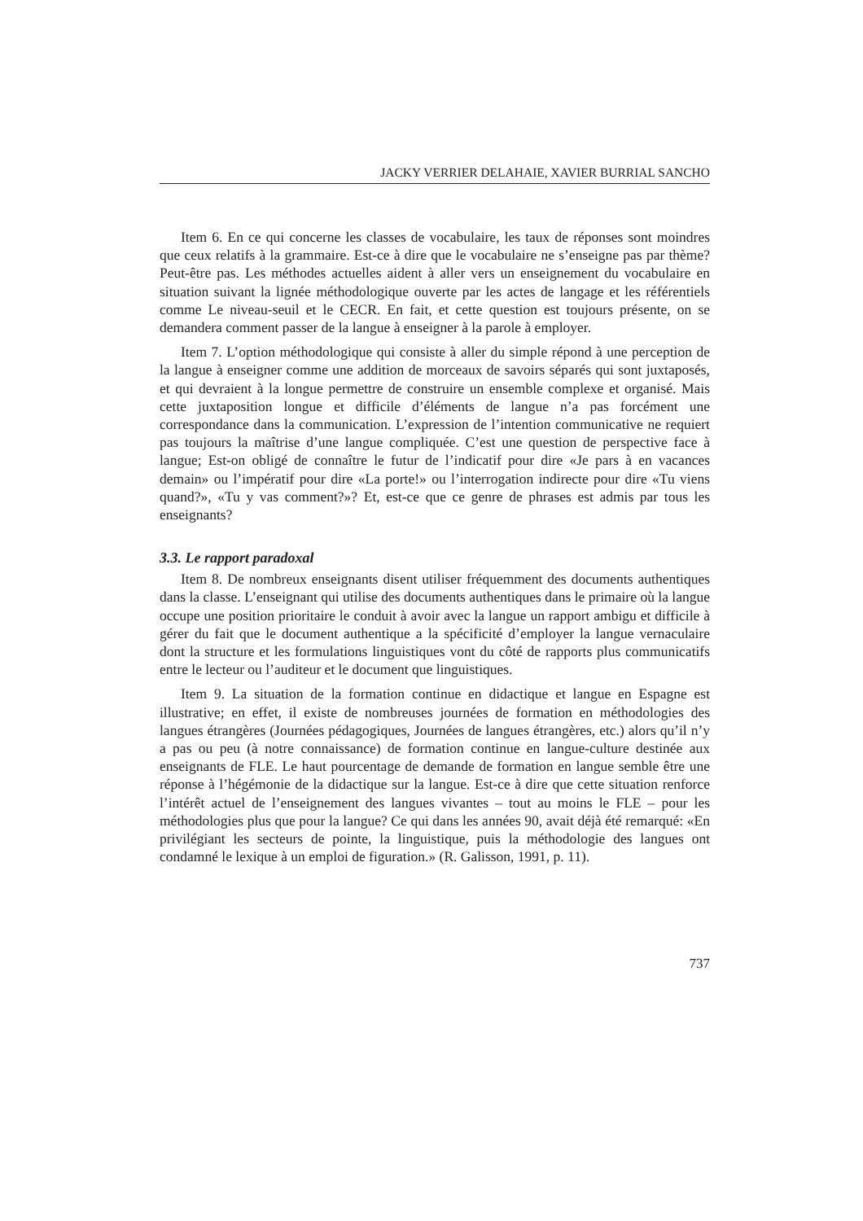JACKY VERRIER DELAHAIE, XAVIER BURRIAL SANCHO
Item 6. En ce qui concerne les classes de vocabulaire, les taux de réponses sont moindres que ceux relatifs à la grammaire. Est-ce à dire que le vocabulaire ne s’enseigne pas par thème? Peut-être pas. Les méthodes actuelles aident à aller vers un enseignement du vocabulaire en situation suivant la lignée méthodologique ouverte par les actes de langage et les référentiels comme Le niveau-seuil et le CECR. En fait, et cette question est toujours présente, on se demandera comment passer de la langue à enseigner à la parole à employer.
Item 7. L’option méthodologique qui consiste à aller du simple répond à une perception de la langue à enseigner comme une addition de morceaux de savoirs séparés qui sont juxtaposés, et qui devraient à la longue permettre de construire un ensemble complexe et organisé. Mais cette juxtaposition longue et difficile d’éléments de langue n’a pas forcément une correspondance dans la communication. L’expression de l’intention communicative ne requiert pas toujours la maîtrise d’une langue compliquée. C’est une question de perspective face à langue; Est-on obligé de connaître le futur de l’indicatif pour dire «Je pars à en vacances demain» ou l’impératif pour dire «La porte!» ou l’interrogation indirecte pour dire «Tu viens quand?», «Tu y vas comment?»? Et, est-ce que ce genre de phrases est admis par tous les enseignants?
3.3. Le rapport paradoxal
Item 8. De nombreux enseignants disent utiliser fréquemment des documents authentiques dans la classe. L’enseignant qui utilise des documents authentiques dans le primaire où la langue occupe une position prioritaire le conduit à avoir avec la langue un rapport ambigu et difficile à gérer du fait que le document authentique a la spécificité d’employer la langue vernaculaire dont la structure et les formulations linguistiques vont du côté de rapports plus communicatifs entre le lecteur ou l’auditeur et le document que linguistiques.
Item 9. La situation de la formation continue en didactique et langue en Espagne est illustrative; en effet, il existe de nombreuses journées de formation en méthodologies des langues étrangères (Journées pédagogiques, Journées de langues étrangères, etc.) alors qu’il n’y a pas ou peu (à notre connaissance) de formation continue en langue-culture destinée aux enseignants de FLE. Le haut pourcentage de demande de formation en langue semble être une réponse à l’hégémonie de la didactique sur la langue. Est-ce à dire que cette situation renforce l’intérêt actuel de l’enseignement des langues vivantes – tout au moins le FLE – pour les méthodologies plus que pour la langue? Ce qui dans les années 90, avait déjà été remarqué: «En privilégiant les secteurs de pointe, la linguistique, puis la méthodologie des langues ont condamné le lexique à un emploi de figuration.» (R. Galisson, 1991, p. 11).
737